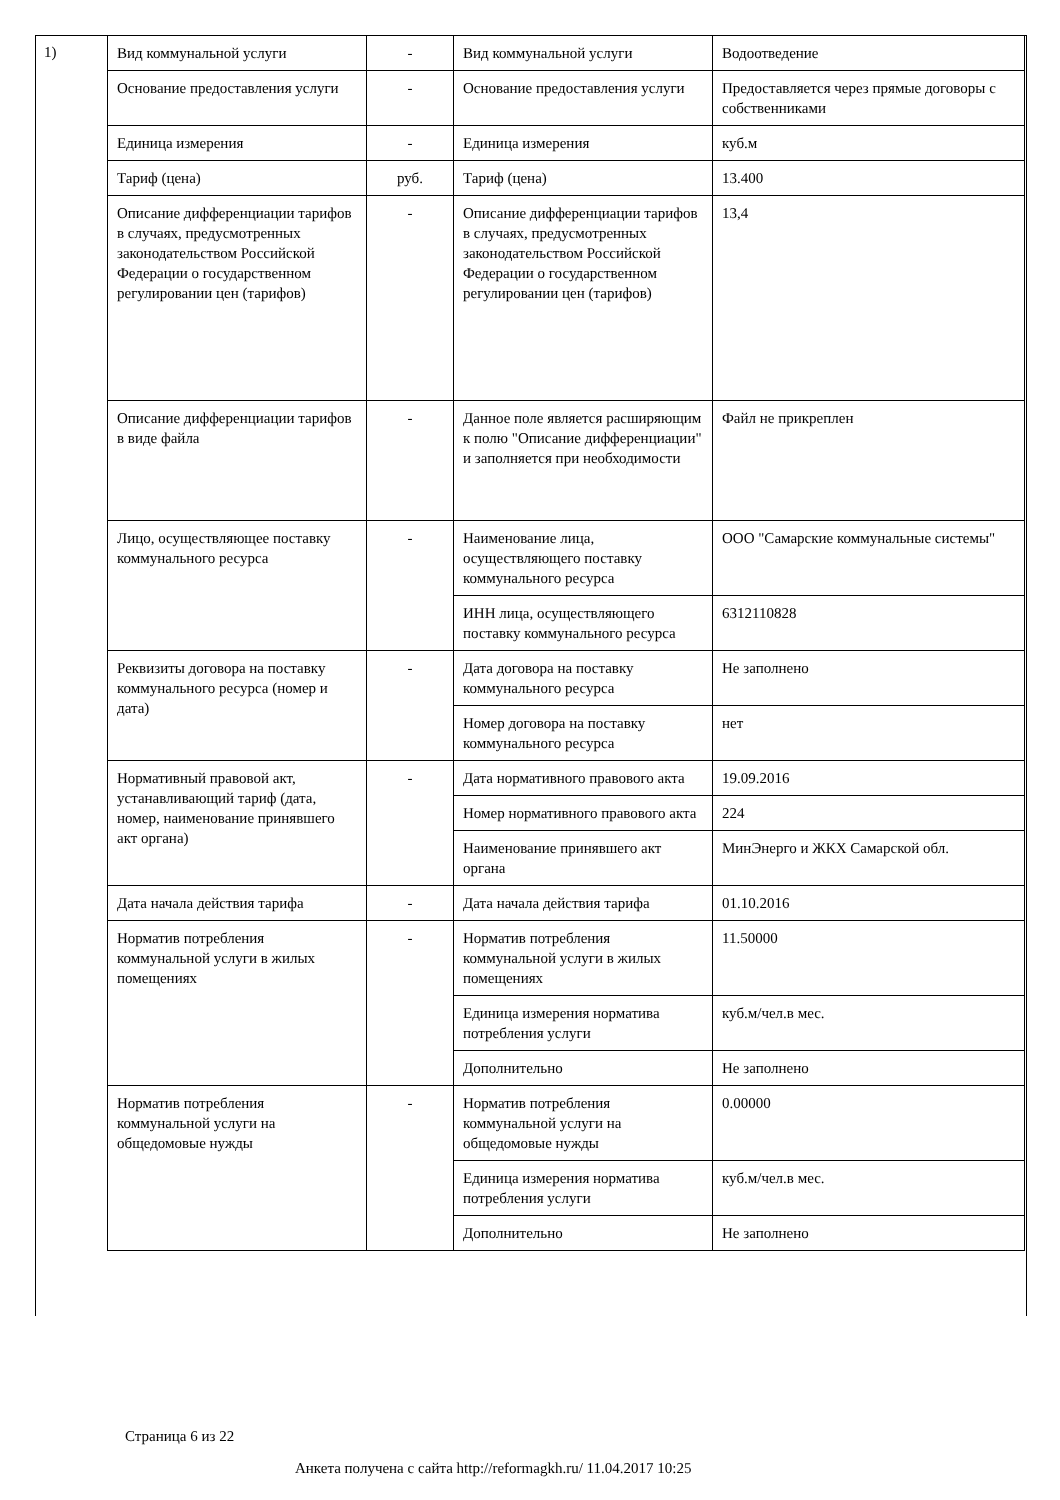1)
| Вид коммунальной услуги | - | Вид коммунальной услуги | Водоотведение |
| Основание предоставления услуги | - | Основание предоставления услуги | Предоставляется через прямые договоры с собственниками |
| Единица измерения | - | Единица измерения | куб.м |
| Тариф (цена) | руб. | Тариф (цена) | 13.400 |
| Описание дифференциации тарифов в случаях, предусмотренных законодательством Российской Федерации о государственном регулировании цен (тарифов) | - | Описание дифференциации тарифов в случаях, предусмотренных законодательством Российской Федерации о государственном регулировании цен (тарифов) | 13,4 |
| Описание дифференциации тарифов в виде файла | - | Данное поле является расширяющим к полю "Описание дифференциации" и заполняется при необходимости | Файл не прикреплен |
| Лицо, осуществляющее поставку коммунального ресурса | - | Наименование лица, осуществляющего поставку коммунального ресурса | ООО "Самарские коммунальные системы" |
| | | ИНН лица, осуществляющего поставку коммунального ресурса | 6312110828 |
| Реквизиты договора на поставку коммунального ресурса (номер и дата) | - | Дата договора на поставку коммунального ресурса | Не заполнено |
| | | Номер договора на поставку коммунального ресурса | нет |
| Нормативный правовой акт, устанавливающий тариф (дата, номер, наименование принявшего акт органа) | - | Дата нормативного правового акта | 19.09.2016 |
| | | Номер нормативного правового акта | 224 |
| | | Наименование принявшего акт органа | МинЭнерго и ЖКХ Самарской обл. |
| Дата начала действия тарифа | - | Дата начала действия тарифа | 01.10.2016 |
| Норматив потребления коммунальной услуги в жилых помещениях | - | Норматив потребления коммунальной услуги в жилых помещениях | 11.50000 |
| | | Единица измерения норматива потребления услуги | куб.м/чел.в мес. |
| | | Дополнительно | Не заполнено |
| Норматив потребления коммунальной услуги на общедомовые нужды | - | Норматив потребления коммунальной услуги на общедомовые нужды | 0.00000 |
| | | Единица измерения норматива потребления услуги | куб.м/чел.в мес. |
| | | Дополнительно | Не заполнено |
Страница 6 из 22
Анкета получена с сайта http://reformagkh.ru/ 11.04.2017 10:25